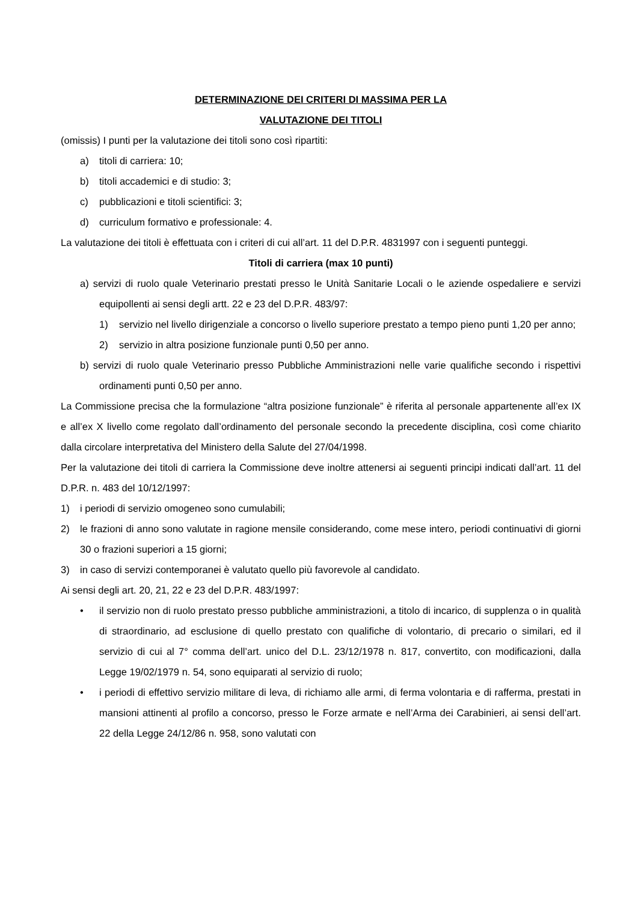DETERMINAZIONE DEI CRITERI DI MASSIMA PER LA
VALUTAZIONE DEI TITOLI
(omissis) I punti per la valutazione dei titoli sono così ripartiti:
a) titoli di carriera: 10;
b) titoli accademici e di studio: 3;
c) pubblicazioni e titoli scientifici: 3;
d) curriculum formativo e professionale: 4.
La valutazione dei titoli è effettuata con i criteri di cui all’art. 11 del D.P.R. 4831997 con i seguenti punteggi.
Titoli di carriera (max 10 punti)
a) servizi di ruolo quale Veterinario prestati presso le Unità Sanitarie Locali o le aziende ospedaliere e servizi equipollenti ai sensi degli artt. 22 e 23 del D.P.R. 483/97:
1) servizio nel livello dirigenziale a concorso o livello superiore prestato a tempo pieno punti 1,20 per anno;
2) servizio in altra posizione funzionale punti 0,50 per anno.
b) servizi di ruolo quale Veterinario presso Pubbliche Amministrazioni nelle varie qualifiche secondo i rispettivi ordinamenti punti 0,50 per anno.
La Commissione precisa che la formulazione “altra posizione funzionale” è riferita al personale appartenente all’ex IX e all’ex X livello come regolato dall’ordinamento del personale secondo la precedente disciplina, così come chiarito dalla circolare interpretativa del Ministero della Salute del 27/04/1998.
Per la valutazione dei titoli di carriera la Commissione deve inoltre attenersi ai seguenti principi indicati dall’art. 11 del D.P.R. n. 483 del 10/12/1997:
1) i periodi di servizio omogeneo sono cumulabili;
2) le frazioni di anno sono valutate in ragione mensile considerando, come mese intero, periodi continuativi di giorni 30 o frazioni superiori a 15 giorni;
3) in caso di servizi contemporanei è valutato quello più favorevole al candidato.
Ai sensi degli art. 20, 21, 22 e 23 del D.P.R. 483/1997:
• il servizio non di ruolo prestato presso pubbliche amministrazioni, a titolo di incarico, di supplenza o in qualità di straordinario, ad esclusione di quello prestato con qualifiche di volontario, di precario o similari, ed il servizio di cui al 7° comma dell’art. unico del D.L. 23/12/1978 n. 817, convertito, con modificazioni, dalla Legge 19/02/1979 n. 54, sono equiparati al servizio di ruolo;
• i periodi di effettivo servizio militare di leva, di richiamo alle armi, di ferma volontaria e di rafferma, prestati in mansioni attinenti al profilo a concorso, presso le Forze armate e nell’Arma dei Carabinieri, ai sensi dell’art. 22 della Legge 24/12/86 n. 958, sono valutati con